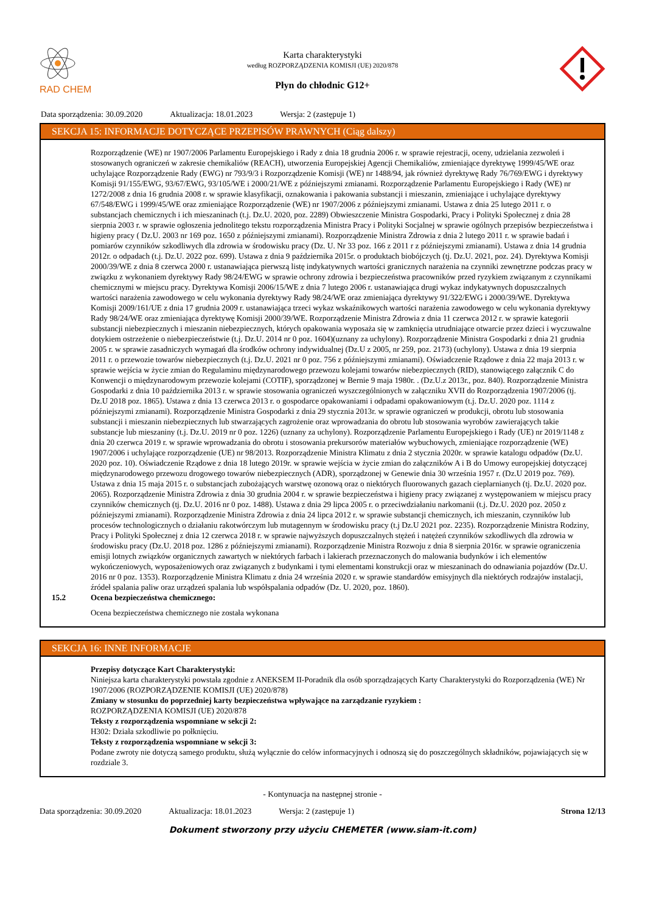RAD CHEM
Karta charakterystyki
według ROZPORZĄDZENIA KOMISJI (UE) 2020/878
Płyn do chłodnic G12+
Data sporządzenia: 30.09.2020 Aktualizacja: 18.01.2023 Wersja: 2 (zastępuje 1)
SEKCJA 15: INFORMACJE DOTYCZĄCE PRZEPISÓW PRAWNYCH (Ciąg dalszy)
Rozporządzenie (WE) nr 1907/2006 Parlamentu Europejskiego i Rady z dnia 18 grudnia 2006 r. w sprawie rejestracji, oceny, udzielania zezwoleń i stosowanych ograniczeń w zakresie chemikaliów (REACH), utworzenia Europejskiej Agencji Chemikaliów, zmieniające dyrektywę 1999/45/WE oraz uchylające Rozporządzenie Rady (EWG) nr 793/9/3 i Rozporządzenie Komisji (WE) nr 1488/94, jak również dyrektywę Rady 76/769/EWG i dyrektywy Komisji 91/155/EWG, 93/67/EWG, 93/105/WE i 2000/21/WE z późniejszymi zmianami. Rozporządzenie Parlamentu Europejskiego i Rady (WE) nr 1272/2008 z dnia 16 grudnia 2008 r. w sprawie klasyfikacji, oznakowania i pakowania substancji i mieszanin, zmieniające i uchylające dyrektywy 67/548/EWG i 1999/45/WE oraz zmieniające Rozporządzenie (WE) nr 1907/2006 z późniejszymi zmianami. Ustawa z dnia 25 lutego 2011 r. o substancjach chemicznych i ich mieszaninach (t.j. Dz.U. 2020, poz. 2289) Obwieszczenie Ministra Gospodarki, Pracy i Polityki Społecznej z dnia 28 sierpnia 2003 r. w sprawie ogłoszenia jednolitego tekstu rozporządzenia Ministra Pracy i Polityki Socjalnej w sprawie ogólnych przepisów bezpieczeństwa i higieny pracy ( Dz.U. 2003 nr 169 poz. 1650 z późniejszymi zmianami). Rozporządzenie Ministra Zdrowia z dnia 2 lutego 2011 r. w sprawie badań i pomiarów czynników szkodliwych dla zdrowia w środowisku pracy (Dz. U. Nr 33 poz. 166 z 2011 r z późniejszymi zmianami). Ustawa z dnia 14 grudnia 2012r. o odpadach (t.j. Dz.U. 2022 poz. 699). Ustawa z dnia 9 października 2015r. o produktach biobójczych (tj. Dz.U. 2021, poz. 24). Dyrektywa Komisji 2000/39/WE z dnia 8 czerwca 2000 r. ustanawiająca pierwszą listę indykatywnych wartości granicznych narażenia na czynniki zewnętrzne podczas pracy w związku z wykonaniem dyrektywy Rady 98/24/EWG w sprawie ochrony zdrowia i bezpieczeństwa pracowników przed ryzykiem związanym z czynnikami chemicznymi w miejscu pracy. Dyrektywa Komisji 2006/15/WE z dnia 7 lutego 2006 r. ustanawiająca drugi wykaz indykatywnych dopuszczalnych wartości narażenia zawodowego w celu wykonania dyrektywy Rady 98/24/WE oraz zmieniająca dyrektywy 91/322/EWG i 2000/39/WE. Dyrektywa Komisji 2009/161/UE z dnia 17 grudnia 2009 r. ustanawiająca trzeci wykaz wskaźnikowych wartości narażenia zawodowego w celu wykonania dyrektywy Rady 98/24/WE oraz zmieniająca dyrektywę Komisji 2000/39/WE. Rozporządzenie Ministra Zdrowia z dnia 11 czerwca 2012 r. w sprawie kategorii substancji niebezpiecznych i mieszanin niebezpiecznych, których opakowania wyposaża się w zamknięcia utrudniające otwarcie przez dzieci i wyczuwalne dotykiem ostrzeżenie o niebezpieczeństwie (t.j. Dz.U. 2014 nr 0 poz. 1604)(uznany za uchylony). Rozporządzenie Ministra Gospodarki z dnia 21 grudnia 2005 r. w sprawie zasadniczych wymagań dla środków ochrony indywidualnej (Dz.U z 2005, nr 259, poz. 2173) (uchylony). Ustawa z dnia 19 sierpnia 2011 r. o przewozie towarów niebezpiecznych (t.j. Dz.U. 2021 nr 0 poz. 756 z późniejszymi zmianami). Oświadczenie Rządowe z dnia 22 maja 2013 r. w sprawie wejścia w życie zmian do Regulaminu międzynarodowego przewozu kolejami towarów niebezpiecznych (RID), stanowiącego załącznik C do Konwencji o międzynarodowym przewozie kolejami (COTIF), sporządzonej w Bernie 9 maja 1980r. . (Dz.U.z 2013r., poz. 840). Rozporządzenie Ministra Gospodarki z dnia 10 października 2013 r. w sprawie stosowania ograniczeń wyszczególnionych w załączniku XVII do Rozporządzenia 1907/2006 (tj. Dz.U 2018 poz. 1865). Ustawa z dnia 13 czerwca 2013 r. o gospodarce opakowaniami i odpadami opakowaniowym (t.j. Dz.U. 2020 poz. 1114 z późniejszymi zmianami). Rozporządzenie Ministra Gospodarki z dnia 29 stycznia 2013r. w sprawie ograniczeń w produkcji, obrotu lub stosowania substancji i mieszanin niebezpiecznych lub stwarzających zagrożenie oraz wprowadzania do obrotu lub stosowania wyrobów zawierających takie substancje lub mieszaniny (t.j. Dz.U. 2019 nr 0 poz. 1226) (uznany za uchylony). Rozporządzenie Parlamentu Europejskiego i Rady (UE) nr 2019/1148 z dnia 20 czerwca 2019 r. w sprawie wprowadzania do obrotu i stosowania prekursorów materiałów wybuchowych, zmieniające rozporządzenie (WE) 1907/2006 i uchylające rozporządzenie (UE) nr 98/2013. Rozporządzenie Ministra Klimatu z dnia 2 stycznia 2020r. w sprawie katalogu odpadów (Dz.U. 2020 poz. 10). Oświadczenie Rządowe z dnia 18 lutego 2019r. w sprawie wejścia w życie zmian do załączników A i B do Umowy europejskiej dotyczącej międzynarodowego przewozu drogowego towarów niebezpiecznych (ADR), sporządzonej w Genewie dnia 30 września 1957 r. (Dz.U 2019 poz. 769). Ustawa z dnia 15 maja 2015 r. o substancjach zubożających warstwę ozonową oraz o niektórych fluorowanych gazach cieplarnianych (tj. Dz.U. 2020 poz. 2065). Rozporządzenie Ministra Zdrowia z dnia 30 grudnia 2004 r. w sprawie bezpieczeństwa i higieny pracy związanej z występowaniem w miejscu pracy czynników chemicznych (tj. Dz.U. 2016 nr 0 poz. 1488). Ustawa z dnia 29 lipca 2005 r. o przeciwdziałaniu narkomanii (t.j. Dz.U. 2020 poz. 2050 z późniejszymi zmianami). Rozporządzenie Ministra Zdrowia z dnia 24 lipca 2012 r. w sprawie substancji chemicznych, ich mieszanin, czynników lub procesów technologicznych o działaniu rakotwórczym lub mutagennym w środowisku pracy (t.j Dz.U 2021 poz. 2235). Rozporządzenie Ministra Rodziny, Pracy i Polityki Społecznej z dnia 12 czerwca 2018 r. w sprawie najwyższych dopuszczalnych stężeń i natężeń czynników szkodliwych dla zdrowia w środowisku pracy (Dz.U. 2018 poz. 1286 z późniejszymi zmianami). Rozporządzenie Ministra Rozwoju z dnia 8 sierpnia 2016r. w sprawie ograniczenia emisji lotnych związków organicznych zawartych w niektórych farbach i lakierach przeznaczonych do malowania budynków i ich elementów wykończeniowych, wyposażeniowych oraz związanych z budynkami i tymi elementami konstrukcji oraz w mieszaninach do odnawiania pojazdów (Dz.U. 2016 nr 0 poz. 1353). Rozporządzenie Ministra Klimatu z dnia 24 września 2020 r. w sprawie standardów emisyjnych dla niektórych rodzajów instalacji, źródeł spalania paliw oraz urządzeń spalania lub współspalania odpadów (Dz. U. 2020, poz. 1860).
15.2 Ocena bezpieczeństwa chemicznego:
Ocena bezpieczeństwa chemicznego nie została wykonana
SEKCJA 16: INNE INFORMACJE
Przepisy dotyczące Kart Charakterystyki:
Niniejsza karta charakterystyki powstała zgodnie z ANEKSEM II-Poradnik dla osób sporządzających Karty Charakterystyki do Rozporządzenia (WE) Nr 1907/2006 (ROZPORZĄDZENIE KOMISJI (UE) 2020/878)
Zmiany w stosunku do poprzedniej karty bezpieczeństwa wpływające na zarządzanie ryzykiem :
ROZPORZĄDZENIA KOMISJI (UE) 2020/878
Teksty z rozporządzenia wspomniane w sekcji 2:
H302: Działa szkodliwie po połknięciu.
Teksty z rozporządzenia wspomniane w sekcji 3:
Podane zwroty nie dotyczą samego produktu, służą wyłącznie do celów informacyjnych i odnoszą się do poszczególnych składników, pojawiających się w rozdziale 3.
- Kontynuacja na następnej stronie -
Data sporządzenia: 30.09.2020 Aktualizacja: 18.01.2023 Wersja: 2 (zastępuje 1) Strona 12/13
Dokument stworzony przy użyciu CHEMETER (www.siam-it.com)